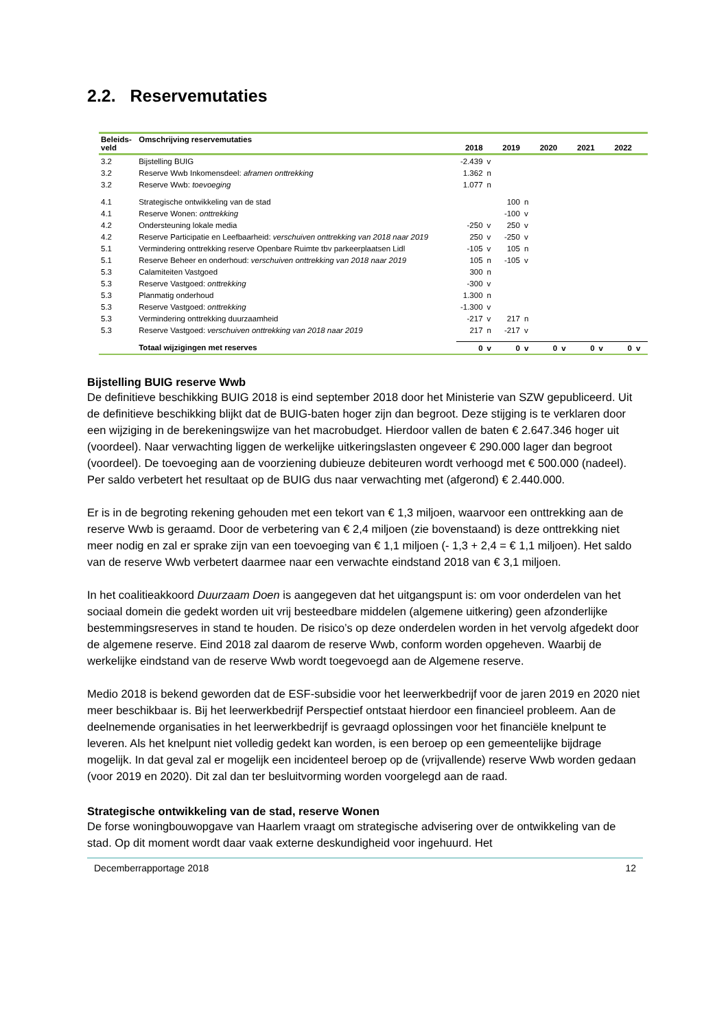2.2. Reservemutaties
| Beleids- veld | Omschrijving reservemutaties | 2018 | | 2019 | | 2020 | | 2021 | | 2022 | |
| --- | --- | --- | --- | --- | --- | --- | --- | --- | --- | --- | --- |
| 3.2 | Bijstelling BUIG | -2.439 | v | | | | | | | | |
| 3.2 | Reserve Wwb Inkomensdeel: aframen onttrekking | 1.362 | n | | | | | | | | |
| 3.2 | Reserve Wwb: toevoeging | 1.077 | n | | | | | | | | |
| 4.1 | Strategische ontwikkeling van de stad | | | 100 | n | | | | | | |
| 4.1 | Reserve Wonen: onttrekking | | | -100 | v | | | | | | |
| 4.2 | Ondersteuning lokale media | -250 | v | 250 | v | | | | | | |
| 4.2 | Reserve Participatie en Leefbaarheid: verschuiven onttrekking van 2018 naar 2019 | 250 | v | -250 | v | | | | | | |
| 5.1 | Vermindering onttrekking reserve Openbare Ruimte tbv parkeerplaatsen Lidl | -105 | v | 105 | n | | | | | | |
| 5.1 | Reserve Beheer en onderhoud: verschuiven onttrekking van 2018 naar 2019 | 105 | n | -105 | v | | | | | | |
| 5.3 | Calamiteiten Vastgoed | 300 | n | | | | | | | | |
| 5.3 | Reserve Vastgoed: onttrekking | -300 | v | | | | | | | | |
| 5.3 | Planmatig onderhoud | 1.300 | n | | | | | | | | |
| 5.3 | Reserve Vastgoed: onttrekking | -1.300 | v | | | | | | | | |
| 5.3 | Vermindering onttrekking duurzaamheid | -217 | v | 217 | n | | | | | | |
| 5.3 | Reserve Vastgoed: verschuiven onttrekking van 2018 naar 2019 | 217 | n | -217 | v | | | | | | |
| | Totaal wijzigingen met reserves | 0 | v | 0 | v | 0 | v | 0 | v | 0 | v |
Bijstelling BUIG reserve Wwb
De definitieve beschikking BUIG 2018 is eind september 2018 door het Ministerie van SZW gepubliceerd. Uit de definitieve beschikking blijkt dat de BUIG-baten hoger zijn dan begroot. Deze stijging is te verklaren door een wijziging in de berekeningswijze van het macrobudget. Hierdoor vallen de baten € 2.647.346 hoger uit (voordeel). Naar verwachting liggen de werkelijke uitkeringslasten ongeveer € 290.000 lager dan begroot (voordeel). De toevoeging aan de voorziening dubieuze debiteuren wordt verhoogd met € 500.000 (nadeel). Per saldo verbetert het resultaat op de BUIG dus naar verwachting met (afgerond) € 2.440.000.
Er is in de begroting rekening gehouden met een tekort van € 1,3 miljoen, waarvoor een onttrekking aan de reserve Wwb is geraamd. Door de verbetering van € 2,4 miljoen (zie bovenstaand) is deze onttrekking niet meer nodig en zal er sprake zijn van een toevoeging van € 1,1 miljoen (- 1,3 + 2,4 = € 1,1 miljoen). Het saldo van de reserve Wwb verbetert daarmee naar een verwachte eindstand 2018 van € 3,1 miljoen.
In het coalitieakkoord Duurzaam Doen is aangegeven dat het uitgangspunt is: om voor onderdelen van het sociaal domein die gedekt worden uit vrij besteedbare middelen (algemene uitkering) geen afzonderlijke bestemmingsreserves in stand te houden. De risico’s op deze onderdelen worden in het vervolg afgedekt door de algemene reserve. Eind 2018 zal daarom de reserve Wwb, conform worden opgeheven. Waarbij de werkelijke eindstand van de reserve Wwb wordt toegevoegd aan de Algemene reserve.
Medio 2018 is bekend geworden dat de ESF-subsidie voor het leerwerkbedrijf voor de jaren 2019 en 2020 niet meer beschikbaar is. Bij het leerwerkbedrijf Perspectief ontstaat hierdoor een financieel probleem. Aan de deelnemende organisaties in het leerwerkbedrijf is gevraagd oplossingen voor het financiële knelpunt te leveren. Als het knelpunt niet volledig gedekt kan worden, is een beroep op een gemeentelijke bijdrage mogelijk. In dat geval zal er mogelijk een incidenteel beroep op de (vrijvallende) reserve Wwb worden gedaan (voor 2019 en 2020). Dit zal dan ter besluitvorming worden voorgelegd aan de raad.
Strategische ontwikkeling van de stad, reserve Wonen
De forse woningbouwopgave van Haarlem vraagt om strategische advisering over de ontwikkeling van de stad. Op dit moment wordt daar vaak externe deskundigheid voor ingehuurd. Het
Decemberrapportage 2018 12